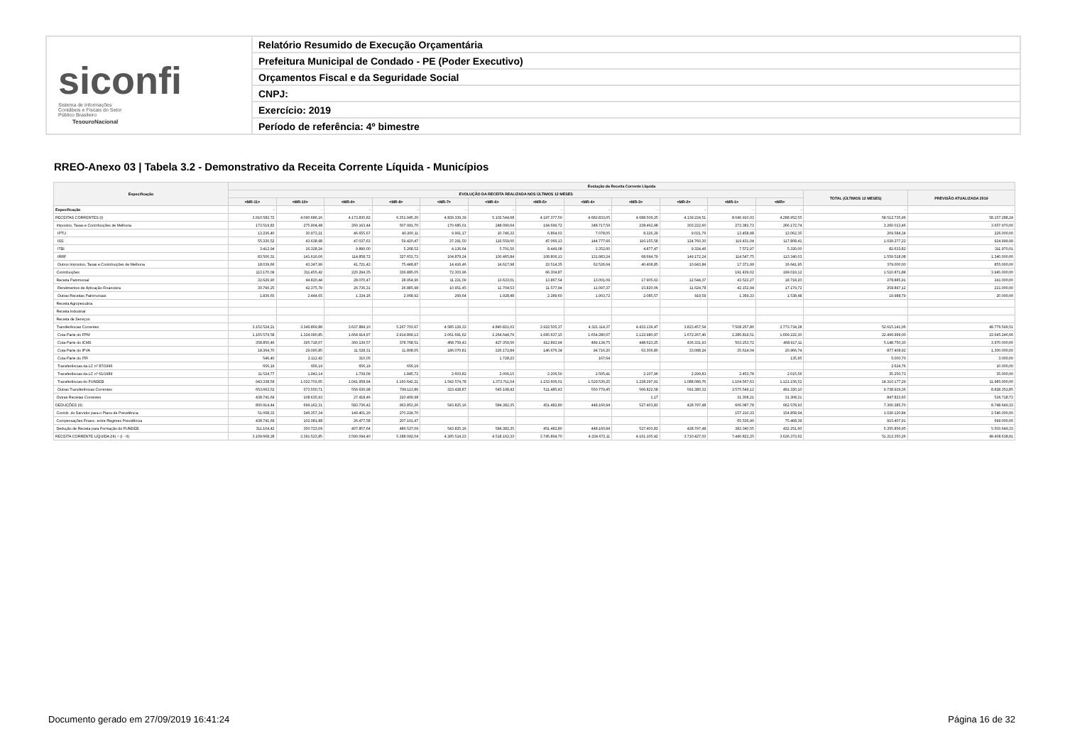siconfi Sistema de Informações Contábeis e Fiscais do Setor Público Brasileiro
TesouroNacional
Relatório Resumido de Execução Orçamentária
Prefeitura Municipal de Condado - PE (Poder Executivo)
Orçamentos Fiscal e da Seguridade Social
CNPJ:
Exercício: 2019
Período de referência: 4º bimestre
RREO-Anexo 03 | Tabela 3.2 - Demonstrativo da Receita Corrente Líquida - Municípios
| Especificação | Evolução da Receita Corrente Líquida | | | | | | | | | | | | | |
| --- | --- | --- | --- | --- | --- | --- | --- | --- | --- | --- | --- | --- | --- | --- |
| | EVOLUÇÃO DA RECEITA REALIZADA NOS ÚLTIMOS 12 MESES | | | | | | | | | | | | TOTAL (ÚLTIMOS 12 MESES) | PREVISÃO ATUALIZADA 2019 |
| | <MR-11> | <MR-10> | <MR-9> | <MR-8> | <MR-7> | <MR-6> | <MR-5> | <MR-4> | <MR-3> | <MR-2> | <MR-1> | <MR> | | |
| Especificação | - | - | - | - | - | - | - | - | - | - | - | - | - | - |
| RECEITAS CORRENTES (I) | 3.910.582,72 | 4.090.686,16 | 4.173.830,82 | 6.351.945,30 | 4.839.339,39 | 5.102.544,68 | 4.197.377,50 | 4.682.833,05 | 4.688.509,25 | 4.139.224,51 | 8.046.910,03 | 4.288.952,55 | 58.512.735,96 | 58.157.288,24 |
| Impostos, Taxas e Contribuições de Melhoria | 173.519,83 | 275.904,48 | 260.163,44 | 507.991,70 | 170.685,01 | 248.090,64 | 194.699,72 | 348.717,59 | 238.462,98 | 303.222,60 | 272.382,73 | 266.172,74 | 3.260.013,46 | 3.657.970,00 |
| IPTU | 13.236,40 | 30.973,21 | 46.655,67 | 40.200,11 | 9.961,17 | 10.746,32 | 6.864,03 | 7.078,05 | 8.326,29 | 9.021,76 | 13.458,98 | 13.062,35 | 209.584,34 | 226.000,00 |
| ISS | 55.330,52 | 43.638,98 | 47.037,63 | 59.420,47 | 37.291,50 | 116.559,00 | 47.066,13 | 144.777,66 | 116.155,58 | 124.760,30 | 119.431,04 | 117.808,41 | 1.029.277,22 | 924.999,99 |
| ITBI | 3.412,94 | 16.328,24 | 9.890,00 | 5.268,52 | 4.136,64 | 5.701,50 | 8.449,08 | 2.352,00 | 4.877,47 | 9.324,46 | 7.572,97 | 5.320,00 | 82.633,82 | 311.970,01 |
| IRRF | 83.500,31 | 141.616,06 | 114.858,72 | 327.653,73 | 104.879,24 | 100.465,84 | 108.806,13 | 131.983,24 | 68.694,79 | 149.172,24 | 114.547,75 | 113.340,03 | 1.559.518,08 | 1.340.000,00 |
| Outros Impostos, Taxas e Contribuições de Melhoria | 18.039,66 | 43.347,99 | 41.721,42 | 75.448,87 | 14.416,46 | 14.617,98 | 23.514,35 | 62.526,64 | 40.408,85 | 10.943,84 | 17.371,99 | 16.641,95 | 379.000,00 | 855.000,00 |
| Contribuições | 113.170,09 | 311.455,42 | 220.294,35 | 336.885,05 | 72.303,96 | | 66.304,87 | | | | 191.439,02 | 199.019,12 | 1.510.871,88 | 3.945.000,00 |
| Receita Patrimonial | 32.626,90 | 44.820,44 | 28.070,47 | 28.954,90 | 11.221,09 | 13.633,01 | 13.867,54 | 13.001,09 | 17.905,63 | 12.544,37 | 43.522,27 | 18.718,20 | 278.885,91 | 241.000,00 |
| Rendimentos de Aplicação Financeira | 30.790,25 | 42.375,79 | 26.736,31 | 26.885,98 | 10.951,45 | 11.704,53 | 11.577,94 | 11.097,37 | 15.820,06 | 11.624,78 | 42.152,94 | 17.179,72 | 258.897,12 | 221.000,00 |
| Outras Receitas Patrimoniais | 1.836,65 | 2.444,65 | 1.334,16 | 2.068,92 | 269,64 | 1.928,48 | 2.289,60 | 1.903,72 | 2.085,57 | 919,59 | 1.369,33 | 1.538,48 | 19.988,79 | 20.000,00 |
| Receita Agropecuária | | | | | | | | | | | | | | |
| Receita Industrial | | | | | | | | | | | | | | |
| Receita de Serviços | | | | | | | | | | | | | | |
| Transferências Correntes | 3.152.524,21 | 3.349.869,89 | 3.637.884,10 | 5.267.703,67 | 4.585.129,33 | 4.840.821,03 | 3.922.505,37 | 4.321.114,37 | 4.432.139,47 | 3.823.457,54 | 7.508.257,80 | 3.773.734,28 | 52.615.141,06 | 49.776.599,51 |
| Cota-Parte do FPM | 1.165.579,58 | 1.324.090,85 | 1.664.914,97 | 2.914.869,13 | 2.061.691,62 | 2.264.644,79 | 1.695.637,15 | 1.654.280,67 | 2.122.980,97 | 1.672.267,46 | 2.286.819,51 | 1.669.222,30 | 22.496.999,00 | 23.645.246,66 |
| Cota-Parte do ICMS | 358.850,46 | 395.718,07 | 360.139,57 | 378.768,51 | 468.759,43 | 427.359,56 | 412.893,94 | 489.134,75 | 448.623,25 | 436.331,93 | 503.253,72 | 468.917,11 | 5.148.750,30 | 3.970.000,00 |
| Cota-Parte do IPVA | 18.364,70 | 29.095,85 | 11.528,31 | 11.808,05 | 186.070,81 | 226.172,84 | 146.676,34 | 94.716,20 | 63.306,80 | 33.088,24 | 35.614,04 | 20.966,74 | 877.408,92 | 1.300.000,00 |
| Cota-Parte do ITR | 546,40 | 2.112,43 | 310,05 | | | 1.728,23 | | 167,64 | | | | 135,95 | 5.000,70 | 3.000,00 |
| Transferências da LC nº 87/1996 | 656,19 | 656,19 | 656,19 | 656,19 | | | | | | | | | 2.624,76 | 10.000,00 |
| Transferências da LC nº 61/1989 | 11.524,77 | 1.942,14 | 1.739,09 | 1.845,72 | 2.603,82 | 2.006,15 | 2.206,50 | 2.505,41 | 2.107,96 | 2.299,83 | 2.453,78 | 2.015,56 | 35.250,73 | 35.000,00 |
| Transferências do FUNDEB | 943.338,59 | 1.022.703,65 | 1.041.958,94 | 1.160.642,21 | 1.542.574,78 | 1.373.711,04 | 1.153.606,01 | 1.529.530,25 | 1.228.297,91 | 1.088.089,76 | 1.104.567,63 | 1.121.156,52 | 14.310.177,29 | 11.985.000,00 |
| Outras Transferências Correntes | 653.663,52 | 573.550,71 | 556.636,98 | 799.113,86 | 323.428,87 | 545.198,42 | 511.485,43 | 550.779,45 | 566.822,58 | 591.380,32 | 3.575.549,12 | 491.320,10 | 9.738.929,36 | 8.828.352,85 |
| Outras Receitas Correntes | 438.741,69 | 108.635,93 | 27.418,46 | 210.409,98 | | | | | 1,17 | | 31.308,21 | 31.308,21 | 847.823,65 | 536.718,73 |
| DEDUÇÕES (II) | 800.914,44 | 699.162,31 | 583.736,42 | 963.853,26 | 543.825,16 | 584.382,35 | 451.482,80 | 448.160,94 | 527.403,83 | 428.797,48 | 606.087,78 | 662.578,93 | 7.300.385,70 | 8.748.649,33 |
| Contrib. do Servidor para o Plano de Previdência | 51.068,33 | 246.357,34 | 149.401,20 | 270.224,70 | | | | | | | 157.210,33 | 154.858,94 | 1.029.120,84 | 2.546.000,00 |
| Compensações Financ. entre Regimes Previdência | 438.741,69 | 102.081,88 | 26.477,58 | 207.101,47 | | | | | | | 65.536,90 | 75.468,39 | 915.407,91 | 699.000,00 |
| Dedução de Receita para Formação do FUNDEB | 311.104,42 | 350.723,09 | 407.857,64 | 486.527,09 | 543.825,16 | 584.382,35 | 451.482,80 | 448.160,94 | 527.403,83 | 428.797,48 | 383.340,55 | 432.251,60 | 5.355.856,95 | 5.503.649,33 |
| RECEITA CORRENTE LÍQUIDA (III) = (I - II) | 3.109.668,28 | 3.391.523,85 | 3.590.094,40 | 5.388.092,04 | 4.295.514,23 | 4.518.162,33 | 3.745.894,70 | 4.234.672,11 | 4.161.105,42 | 3.710.427,03 | 7.440.822,25 | 3.626.373,62 | 51.212.350,26 | 49.408.638,91 |
Documento gerado em 27/09/2019 16:41:24
Página 16 de 32